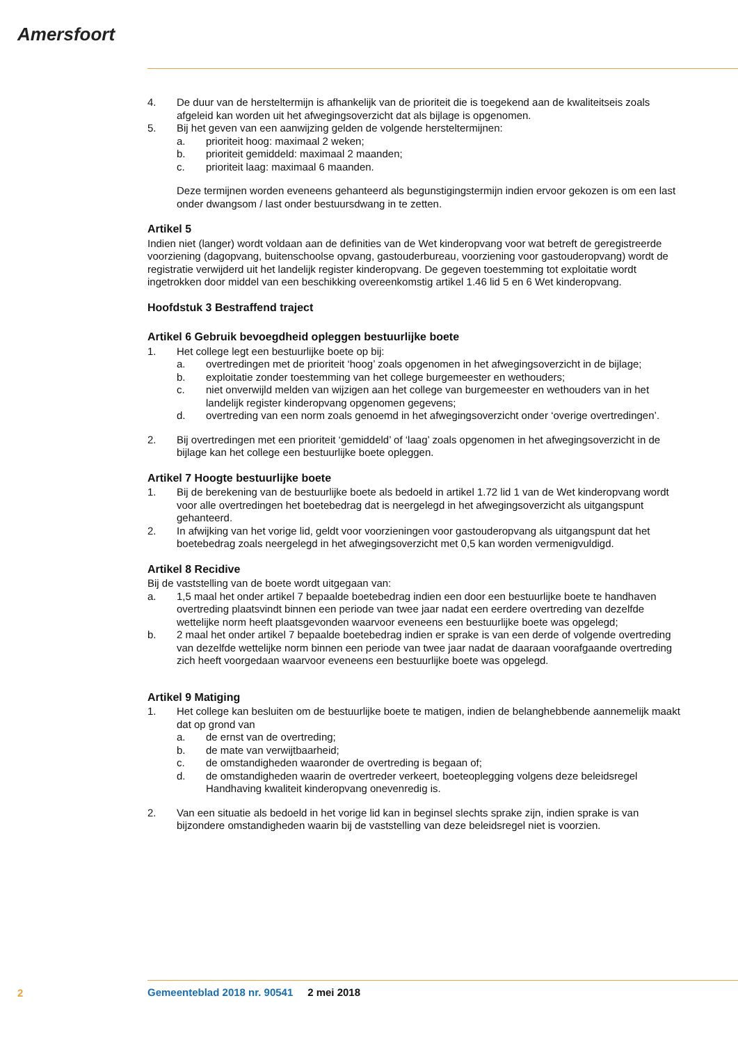Amersfoort
4. De duur van de hersteltermijn is afhankelijk van de prioriteit die is toegekend aan de kwaliteitseis zoals afgeleid kan worden uit het afwegingsoverzicht dat als bijlage is opgenomen.
5. Bij het geven van een aanwijzing gelden de volgende hersteltermijnen:
a. prioriteit hoog: maximaal 2 weken;
b. prioriteit gemiddeld: maximaal 2 maanden;
c. prioriteit laag: maximaal 6 maanden.
Deze termijnen worden eveneens gehanteerd als begunstigingstermijn indien ervoor gekozen is om een last onder dwangsom / last onder bestuursdwang in te zetten.
Artikel 5
Indien niet (langer) wordt voldaan aan de definities van de Wet kinderopvang voor wat betreft de geregistreerde voorziening (dagopvang, buitenschoolse opvang, gastouderbureau, voorziening voor gastouderopvang) wordt de registratie verwijderd uit het landelijk register kinderopvang. De gegeven toestemming tot exploitatie wordt ingetrokken door middel van een beschikking overeenkomstig artikel 1.46 lid 5 en 6 Wet kinderopvang.
Hoofdstuk 3 Bestraffend traject
Artikel 6 Gebruik bevoegdheid opleggen bestuurlijke boete
1. Het college legt een bestuurlijke boete op bij:
a. overtredingen met de prioriteit ‘hoog’ zoals opgenomen in het afwegingsoverzicht in de bijlage;
b. exploitatie zonder toestemming van het college burgemeester en wethouders;
c. niet onverwijld melden van wijzigen aan het college van burgemeester en wethouders van in het landelijk register kinderopvang opgenomen gegevens;
d. overtreding van een norm zoals genoemd in het afwegingsoverzicht onder ‘overige overtredingen’.
2. Bij overtredingen met een prioriteit ‘gemiddeld’ of ‘laag’ zoals opgenomen in het afwegingsoverzicht in de bijlage kan het college een bestuurlijke boete opleggen.
Artikel 7 Hoogte bestuurlijke boete
1. Bij de berekening van de bestuurlijke boete als bedoeld in artikel 1.72 lid 1 van de Wet kinderopvang wordt voor alle overtredingen het boetebedrag dat is neergelegd in het afwegingsoverzicht als uitgangspunt gehanteerd.
2. In afwijking van het vorige lid, geldt voor voorzieningen voor gastouderopvang als uitgangspunt dat het boetebedrag zoals neergelegd in het afwegingsoverzicht met 0,5 kan worden vermenigvuldigd.
Artikel 8 Recidive
Bij de vaststelling van de boete wordt uitgegaan van:
a. 1,5 maal het onder artikel 7 bepaalde boetebedrag indien een door een bestuurlijke boete te handhaven overtreding plaatsvindt binnen een periode van twee jaar nadat een eerdere overtreding van dezelfde wettelijke norm heeft plaatsgevonden waarvoor eveneens een bestuurlijke boete was opgelegd;
b. 2 maal het onder artikel 7 bepaalde boetebedrag indien er sprake is van een derde of volgende overtreding van dezelfde wettelijke norm binnen een periode van twee jaar nadat de daaraan voorafgaande overtreding zich heeft voorgedaan waarvoor eveneens een bestuurlijke boete was opgelegd.
Artikel 9 Matiging
1. Het college kan besluiten om de bestuurlijke boete te matigen, indien de belanghebbende aannemelijk maakt dat op grond van
a. de ernst van de overtreding;
b. de mate van verwijtbaarheid;
c. de omstandigheden waaronder de overtreding is begaan of;
d. de omstandigheden waarin de overtreder verkeert, boeteoplegging volgens deze beleidsregel Handhaving kwaliteit kinderopvang onevenredig is.
2. Van een situatie als bedoeld in het vorige lid kan in beginsel slechts sprake zijn, indien sprake is van bijzondere omstandigheden waarin bij de vaststelling van deze beleidsregel niet is voorzien.
2
Gemeenteblad 2018 nr. 90541 2 mei 2018